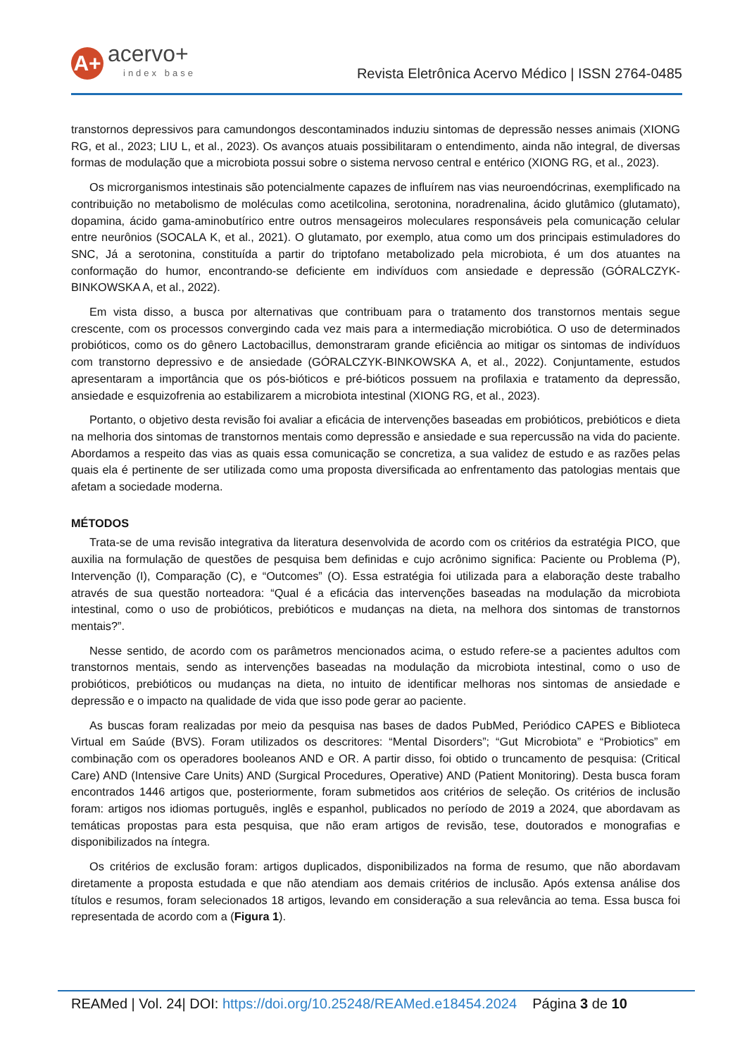A+
acervo+
index base
Revista Eletrônica Acervo Médico | ISSN 2764-0485
transtornos depressivos para camundongos descontaminados induziu sintomas de depressão nesses animais (XIONG RG, et al., 2023; LIU L, et al., 2023). Os avanços atuais possibilitaram o entendimento, ainda não integral, de diversas formas de modulação que a microbiota possui sobre o sistema nervoso central e entérico (XIONG RG, et al., 2023).
Os microrganismos intestinais são potencialmente capazes de influírem nas vias neuroendócrinas, exemplificado na contribuição no metabolismo de moléculas como acetilcolina, serotonina, noradrenalina, ácido glutâmico (glutamato), dopamina, ácido gama-aminobutírico entre outros mensageiros moleculares responsáveis pela comunicação celular entre neurônios (SOCALA K, et al., 2021). O glutamato, por exemplo, atua como um dos principais estimuladores do SNC, Já a serotonina, constituída a partir do triptofano metabolizado pela microbiota, é um dos atuantes na conformação do humor, encontrando-se deficiente em indivíduos com ansiedade e depressão (GÓRALCZYK-BINKOWSKA A, et al., 2022).
Em vista disso, a busca por alternativas que contribuam para o tratamento dos transtornos mentais segue crescente, com os processos convergindo cada vez mais para a intermediação microbiótica. O uso de determinados probióticos, como os do gênero Lactobacillus, demonstraram grande eficiência ao mitigar os sintomas de indivíduos com transtorno depressivo e de ansiedade (GÓRALCZYK-BINKOWSKA A, et al., 2022). Conjuntamente, estudos apresentaram a importância que os pós-bióticos e pré-bióticos possuem na profilaxia e tratamento da depressão, ansiedade e esquizofrenia ao estabilizarem a microbiota intestinal (XIONG RG, et al., 2023).
Portanto, o objetivo desta revisão foi avaliar a eficácia de intervenções baseadas em probióticos, prebióticos e dieta na melhoria dos sintomas de transtornos mentais como depressão e ansiedade e sua repercussão na vida do paciente. Abordamos a respeito das vias as quais essa comunicação se concretiza, a sua validez de estudo e as razões pelas quais ela é pertinente de ser utilizada como uma proposta diversificada ao enfrentamento das patologias mentais que afetam a sociedade moderna.
MÉTODOS
Trata-se de uma revisão integrativa da literatura desenvolvida de acordo com os critérios da estratégia PICO, que auxilia na formulação de questões de pesquisa bem definidas e cujo acrônimo significa: Paciente ou Problema (P), Intervenção (I), Comparação (C), e “Outcomes” (O). Essa estratégia foi utilizada para a elaboração deste trabalho através de sua questão norteadora: “Qual é a eficácia das intervenções baseadas na modulação da microbiota intestinal, como o uso de probióticos, prebióticos e mudanças na dieta, na melhora dos sintomas de transtornos mentais?”.
Nesse sentido, de acordo com os parâmetros mencionados acima, o estudo refere-se a pacientes adultos com transtornos mentais, sendo as intervenções baseadas na modulação da microbiota intestinal, como o uso de probióticos, prebióticos ou mudanças na dieta, no intuito de identificar melhoras nos sintomas de ansiedade e depressão e o impacto na qualidade de vida que isso pode gerar ao paciente.
As buscas foram realizadas por meio da pesquisa nas bases de dados PubMed, Periódico CAPES e Biblioteca Virtual em Saúde (BVS). Foram utilizados os descritores: “Mental Disorders”; “Gut Microbiota” e “Probiotics” em combinação com os operadores booleanos AND e OR. A partir disso, foi obtido o truncamento de pesquisa: (Critical Care) AND (Intensive Care Units) AND (Surgical Procedures, Operative) AND (Patient Monitoring). Desta busca foram encontrados 1446 artigos que, posteriormente, foram submetidos aos critérios de seleção. Os critérios de inclusão foram: artigos nos idiomas português, inglês e espanhol, publicados no período de 2019 a 2024, que abordavam as temáticas propostas para esta pesquisa, que não eram artigos de revisão, tese, doutorados e monografias e disponibilizados na íntegra.
Os critérios de exclusão foram: artigos duplicados, disponibilizados na forma de resumo, que não abordavam diretamente a proposta estudada e que não atendiam aos demais critérios de inclusão. Após extensa análise dos títulos e resumos, foram selecionados 18 artigos, levando em consideração a sua relevância ao tema. Essa busca foi representada de acordo com a (Figura 1).
REAMed | Vol. 24| DOI: https://doi.org/10.25248/REAMed.e18454.2024 Página 3 de 10